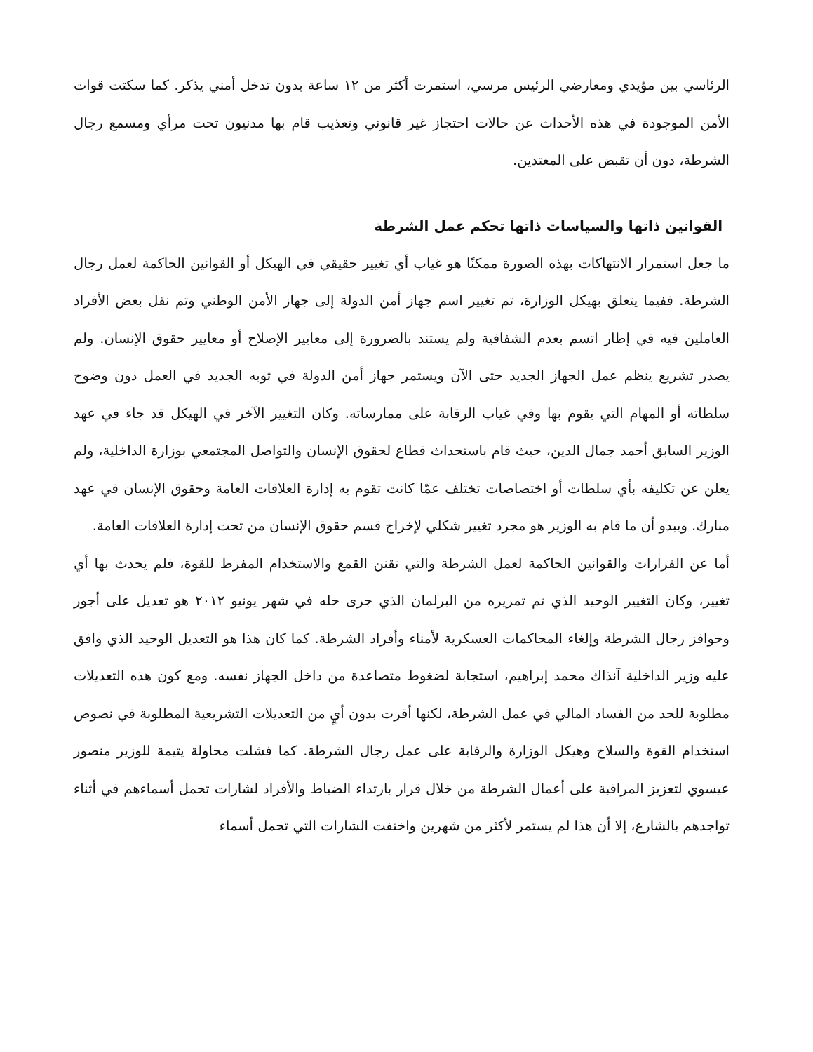الرئاسي بين مؤيدي ومعارضي الرئيس مرسي، استمرت أكثر من ١٢ ساعة بدون تدخل أمني يذكر. كما سكتت قوات الأمن الموجودة في هذه الأحداث عن حالات احتجاز غير قانوني وتعذيب قام بها مدنيون تحت مرأي ومسمع رجال الشرطة، دون أن تقبض على المعتدين.
القوانين ذاتها والسياسات ذاتها تحكم عمل الشرطة
ما جعل استمرار الانتهاكات بهذه الصورة ممكنًا هو غياب أي تغيير حقيقي في الهيكل أو القوانين الحاكمة لعمل رجال الشرطة. ففيما يتعلق بهيكل الوزارة، تم تغيير اسم جهاز أمن الدولة إلى جهاز الأمن الوطني وتم نقل بعض الأفراد العاملين فيه في إطار اتسم بعدم الشفافية ولم يستند بالضرورة إلى معايير الإصلاح أو معايير حقوق الإنسان. ولم يصدر تشريع ينظم عمل الجهاز الجديد حتى الآن ويستمر جهاز أمن الدولة في ثوبه الجديد في العمل دون وضوح سلطاته أو المهام التي يقوم بها وفي غياب الرقابة على ممارساته. وكان التغيير الآخر في الهيكل قد جاء في عهد الوزير السابق أحمد جمال الدين، حيث قام باستحداث قطاع لحقوق الإنسان والتواصل المجتمعي بوزارة الداخلية، ولم يعلن عن تكليفه بأي سلطات أو اختصاصات تختلف عمّا كانت تقوم به إدارة العلاقات العامة وحقوق الإنسان في عهد مبارك. ويبدو أن ما قام به الوزير هو مجرد تغيير شكلي لإخراج قسم حقوق الإنسان من تحت إدارة العلاقات العامة.
أما عن القرارات والقوانين الحاكمة لعمل الشرطة والتي تقنن القمع والاستخدام المفرط للقوة، فلم يحدث بها أي تغيير، وكان التغيير الوحيد الذي تم تمريره من البرلمان الذي جرى حله في شهر يونيو ٢٠١٢ هو تعديل على أجور وحوافز رجال الشرطة وإلغاء المحاكمات العسكرية لأمناء وأفراد الشرطة. كما كان هذا هو التعديل الوحيد الذي وافق عليه وزير الداخلية آنذاك محمد إبراهيم، استجابة لضغوط متصاعدة من داخل الجهاز نفسه. ومع كون هذه التعديلات مطلوبة للحد من الفساد المالي في عمل الشرطة، لكنها أقرت بدون أيٍ من التعديلات التشريعية المطلوبة في نصوص استخدام القوة والسلاح وهيكل الوزارة والرقابة على عمل رجال الشرطة. كما فشلت محاولة يتيمة للوزير منصور عيسوي لتعزيز المراقبة على أعمال الشرطة من خلال قرار بارتداء الضباط والأفراد لشارات تحمل أسماءهم في أثناء تواجدهم بالشارع، إلا أن هذا لم يستمر لأكثر من شهرين واختفت الشارات التي تحمل أسماء